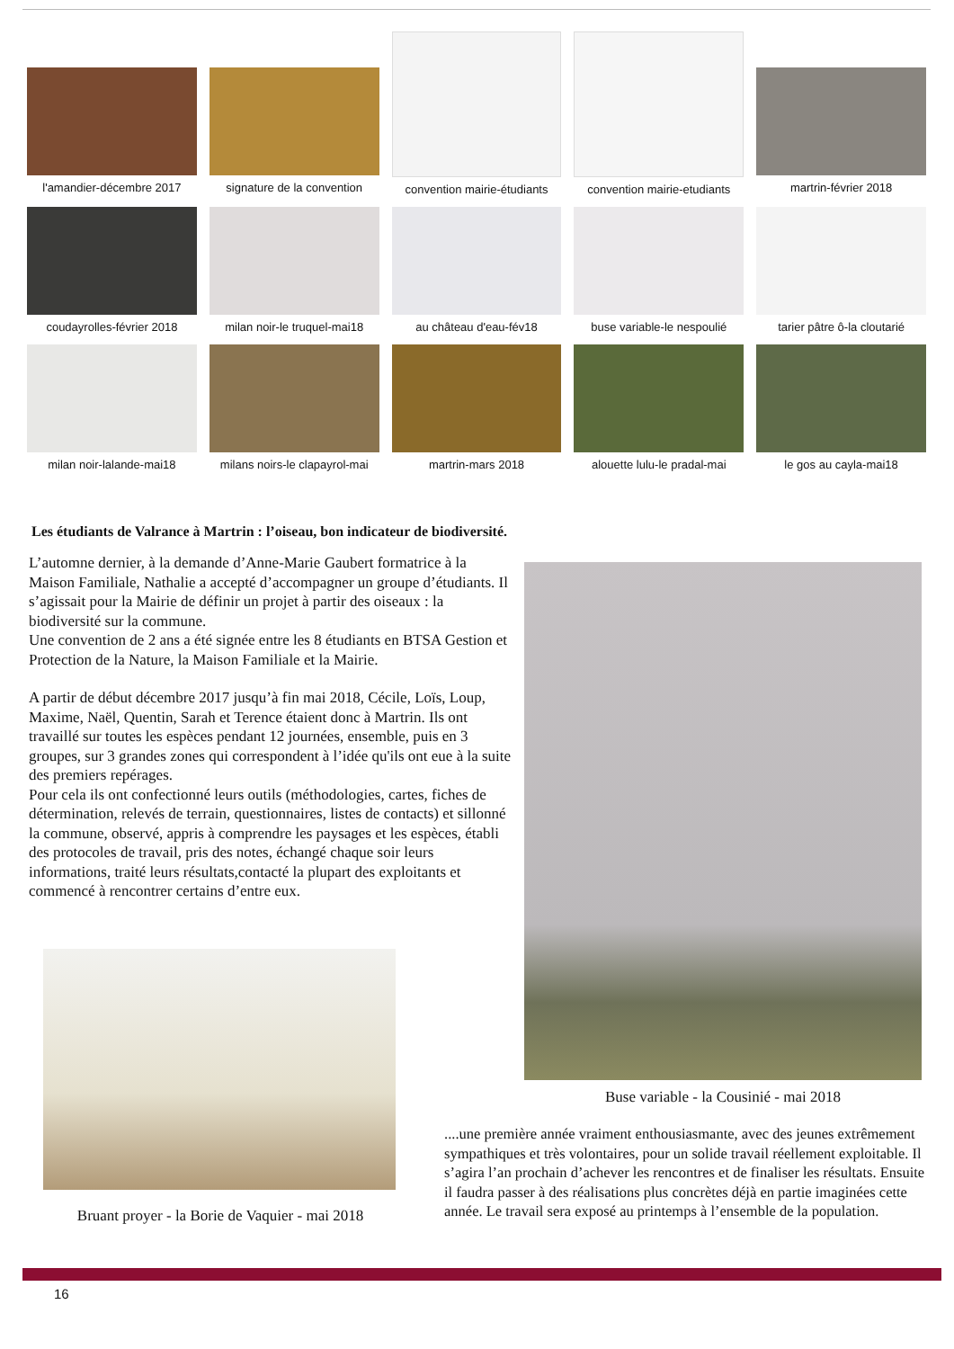l'amandier-décembre 2017
signature de la convention
convention mairie-étudiants
convention mairie-etudiants
martrin-février 2018
coudayrolles-février 2018
milan noir-le truquel-mai18
au château d'eau-fév18
buse variable-le nespoulié
tarier pâtre ô-la cloutarié
milan noir-lalande-mai18
milans noirs-le clapayrol-mai
martrin-mars 2018
alouette lulu-le pradal-mai
le gos au cayla-mai18
Les étudiants de Valrance à Martrin : l’oiseau, bon indicateur de biodiversité.
L’automne dernier, à la demande d’Anne-Marie Gaubert formatrice à la Maison Familiale, Nathalie a accepté d’accompagner un groupe d’étudiants. Il s’agissait pour la Mairie de définir un projet à partir des oiseaux : la biodiversité sur la commune.
Une convention de 2 ans a été signée entre les 8 étudiants en BTSA Gestion et Protection de la Nature, la Maison Familiale et la Mairie.
A partir de début décembre 2017 jusqu’à fin mai 2018, Cécile, Loïs, Loup, Maxime, Naël, Quentin, Sarah et Terence étaient donc à Martrin. Ils ont travaillé sur toutes les espèces pendant 12 journées, ensemble, puis en 3 groupes, sur 3 grandes zones qui correspondent à l’idée qu'ils ont eue à la suite des premiers repérages.
Pour cela ils ont confectionné leurs outils (méthodologies, cartes, fiches de détermination, relevés de terrain, questionnaires, listes de contacts) et sillonné la commune, observé, appris à comprendre les paysages et les espèces, établi des protocoles de travail, pris des notes, échangé chaque soir leurs informations, traité leurs résultats,contacté la plupart des exploitants et commencé à rencontrer certains d’entre eux.
Buse variable - la Cousinié - mai 2018
Bruant proyer - la Borie de Vaquier - mai 2018
....une première année vraiment enthousiasmante, avec des jeunes extrêmement sympathiques et très volontaires, pour un solide travail réellement exploitable. Il s’agira l’an prochain d’achever les rencontres et de finaliser les résultats. Ensuite il faudra passer à des réalisations plus concrètes déjà en partie imaginées cette année. Le travail sera exposé au printemps à l’ensemble de la population.
16